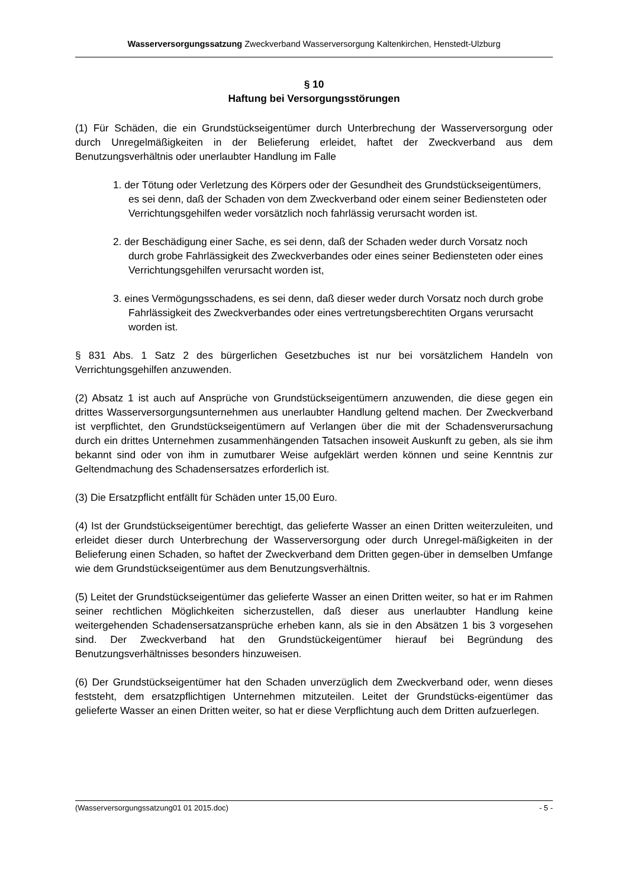Wasserversorgungssatzung Zweckverband Wasserversorgung Kaltenkirchen, Henstedt-Ulzburg
§ 10
Haftung bei Versorgungsstörungen
(1) Für Schäden, die ein Grundstückseigentümer durch Unterbrechung der Wasserversorgung oder durch Unregelmäßigkeiten in der Belieferung erleidet, haftet der Zweckverband aus dem Benutzungsverhältnis oder unerlaubter Handlung im Falle
1. der Tötung oder Verletzung des Körpers oder der Gesundheit des Grundstückseigentümers, es sei denn, daß der Schaden von dem Zweckverband oder einem seiner Bediensteten oder Verrichtungsgehilfen weder vorsätzlich noch fahrlässig verursacht worden ist.
2. der Beschädigung einer Sache, es sei denn, daß der Schaden weder durch Vorsatz noch durch grobe Fahrlässigkeit des Zweckverbandes oder eines seiner Bediensteten oder eines Verrichtungsgehilfen verursacht worden ist,
3. eines Vermögungsschadens, es sei denn, daß dieser weder durch Vorsatz noch durch grobe Fahrlässigkeit des Zweckverbandes oder eines vertretungsberechtiten Organs verursacht worden ist.
§ 831 Abs. 1 Satz 2 des bürgerlichen Gesetzbuches ist nur bei vorsätzlichem Handeln von Verrichtungsgehilfen anzuwenden.
(2) Absatz 1 ist auch auf Ansprüche von Grundstückseigentümern anzuwenden, die diese gegen ein drittes Wasserversorgungsunternehmen aus unerlaubter Handlung geltend machen. Der Zweckverband ist verpflichtet, den Grundstückseigentümern auf Verlangen über die mit der Schadensverursachung durch ein drittes Unternehmen zusammenhängenden Tatsachen insoweit Auskunft zu geben, als sie ihm bekannt sind oder von ihm in zumutbarer Weise aufgeklärt werden können und seine Kenntnis zur Geltendmachung des Schadensersatzes erforderlich ist.
(3) Die Ersatzpflicht entfällt für Schäden unter 15,00 Euro.
(4) Ist der Grundstückseigentümer berechtigt, das gelieferte Wasser an einen Dritten weiterzuleiten, und erleidet dieser durch Unterbrechung der Wasserversorgung oder durch Unregel-mäßigkeiten in der Belieferung einen Schaden, so haftet der Zweckverband dem Dritten gegen-über in demselben Umfange wie dem Grundstückseigentümer aus dem Benutzungsverhältnis.
(5) Leitet der Grundstückseigentümer das gelieferte Wasser an einen Dritten weiter, so hat er im Rahmen seiner rechtlichen Möglichkeiten sicherzustellen, daß dieser aus unerlaubter Handlung keine weitergehenden Schadensersatzansprüche erheben kann, als sie in den Absätzen 1 bis 3 vorgesehen sind. Der Zweckverband hat den Grundstückeigentümer hierauf bei Begründung des Benutzungsverhältnisses besonders hinzuweisen.
(6) Der Grundstückseigentümer hat den Schaden unverzüglich dem Zweckverband oder, wenn dieses feststeht, dem ersatzpflichtigen Unternehmen mitzuteilen. Leitet der Grundstücks-eigentümer das gelieferte Wasser an einen Dritten weiter, so hat er diese Verpflichtung auch dem Dritten aufzuerlegen.
(Wasserversorgungssatzung01 01 2015.doc) - 5 -